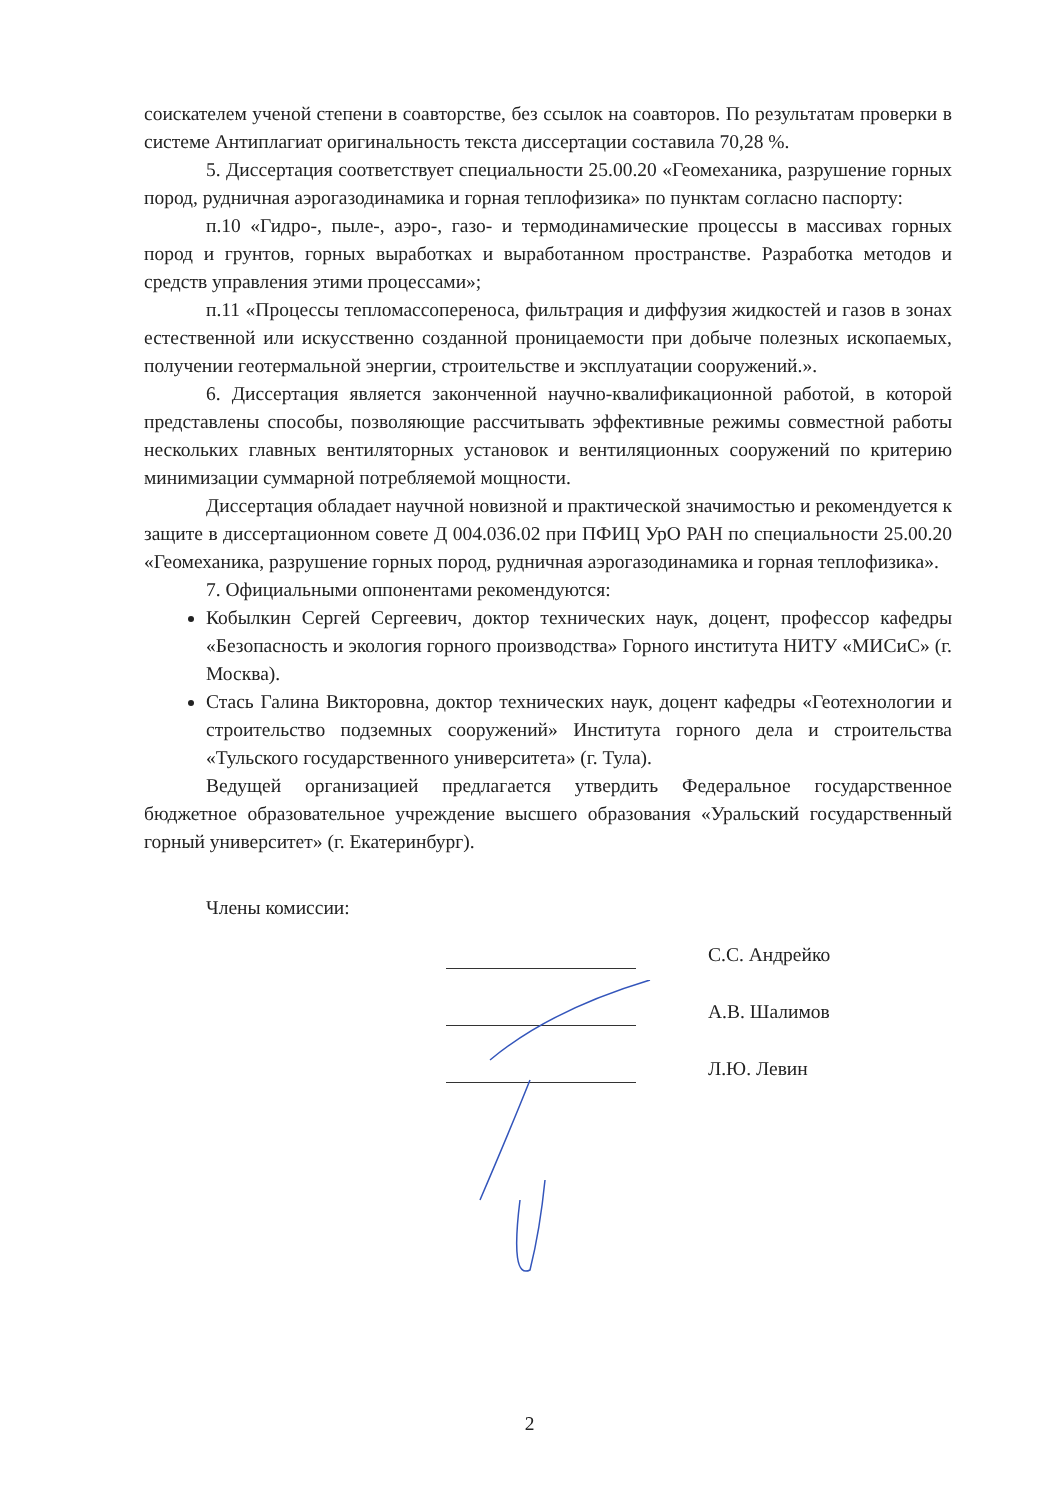соискателем ученой степени в соавторстве, без ссылок на соавторов. По результатам проверки в системе Антиплагиат оригинальность текста диссертации составила 70,28 %.
5. Диссертация соответствует специальности 25.00.20 «Геомеханика, разрушение горных пород, рудничная аэрогазодинамика и горная теплофизика» по пунктам согласно паспорту:
п.10 «Гидро-, пыле-, аэро-, газо- и термодинамические процессы в массивах горных пород и грунтов, горных выработках и выработанном пространстве. Разработка методов и средств управления этими процессами»;
п.11 «Процессы тепломассопереноса, фильтрация и диффузия жидкостей и газов в зонах естественной или искусственно созданной проницаемости при добыче полезных ископаемых, получении геотермальной энергии, строительстве и эксплуатации сооружений.».
6. Диссертация является законченной научно-квалификационной работой, в которой представлены способы, позволяющие рассчитывать эффективные режимы совместной работы нескольких главных вентиляторных установок и вентиляционных сооружений по критерию минимизации суммарной потребляемой мощности.
Диссертация обладает научной новизной и практической значимостью и рекомендуется к защите в диссертационном совете Д 004.036.02 при ПФИЦ УрО РАН по специальности 25.00.20 «Геомеханика, разрушение горных пород, рудничная аэрогазодинамика и горная теплофизика».
7. Официальными оппонентами рекомендуются:
Кобылкин Сергей Сергеевич, доктор технических наук, доцент, профессор кафедры «Безопасность и экология горного производства» Горного института НИТУ «МИСиС» (г. Москва).
Стась Галина Викторовна, доктор технических наук, доцент кафедры «Геотехнологии и строительство подземных сооружений» Института горного дела и строительства «Тульского государственного университета» (г. Тула).
Ведущей организацией предлагается утвердить Федеральное государственное бюджетное образовательное учреждение высшего образования «Уральский государственный горный университет» (г. Екатеринбург).
Члены комиссии:
С.С. Андрейко
А.В. Шалимов
Л.Ю. Левин
2